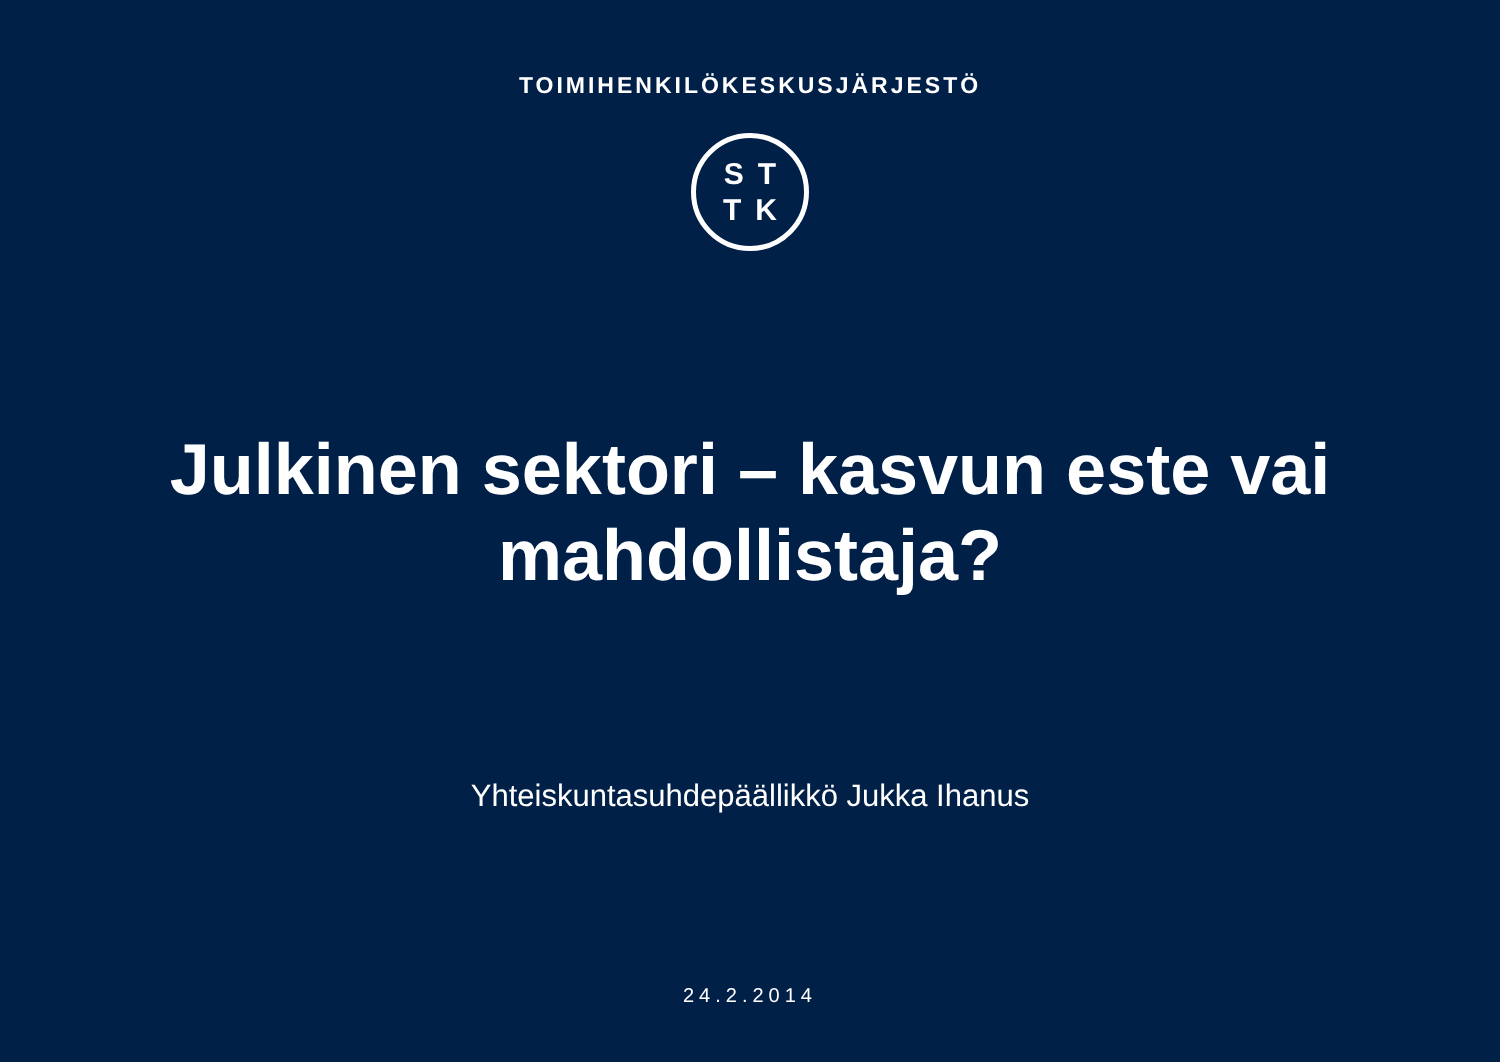TOIMIHENKILÖKESKUSJÄRJESTÖ
ST
TK
Julkinen sektori – kasvun este vai
mahdollistaja?
Yhteiskuntasuhdepäällikkö Jukka Ihanus
24.2.2014